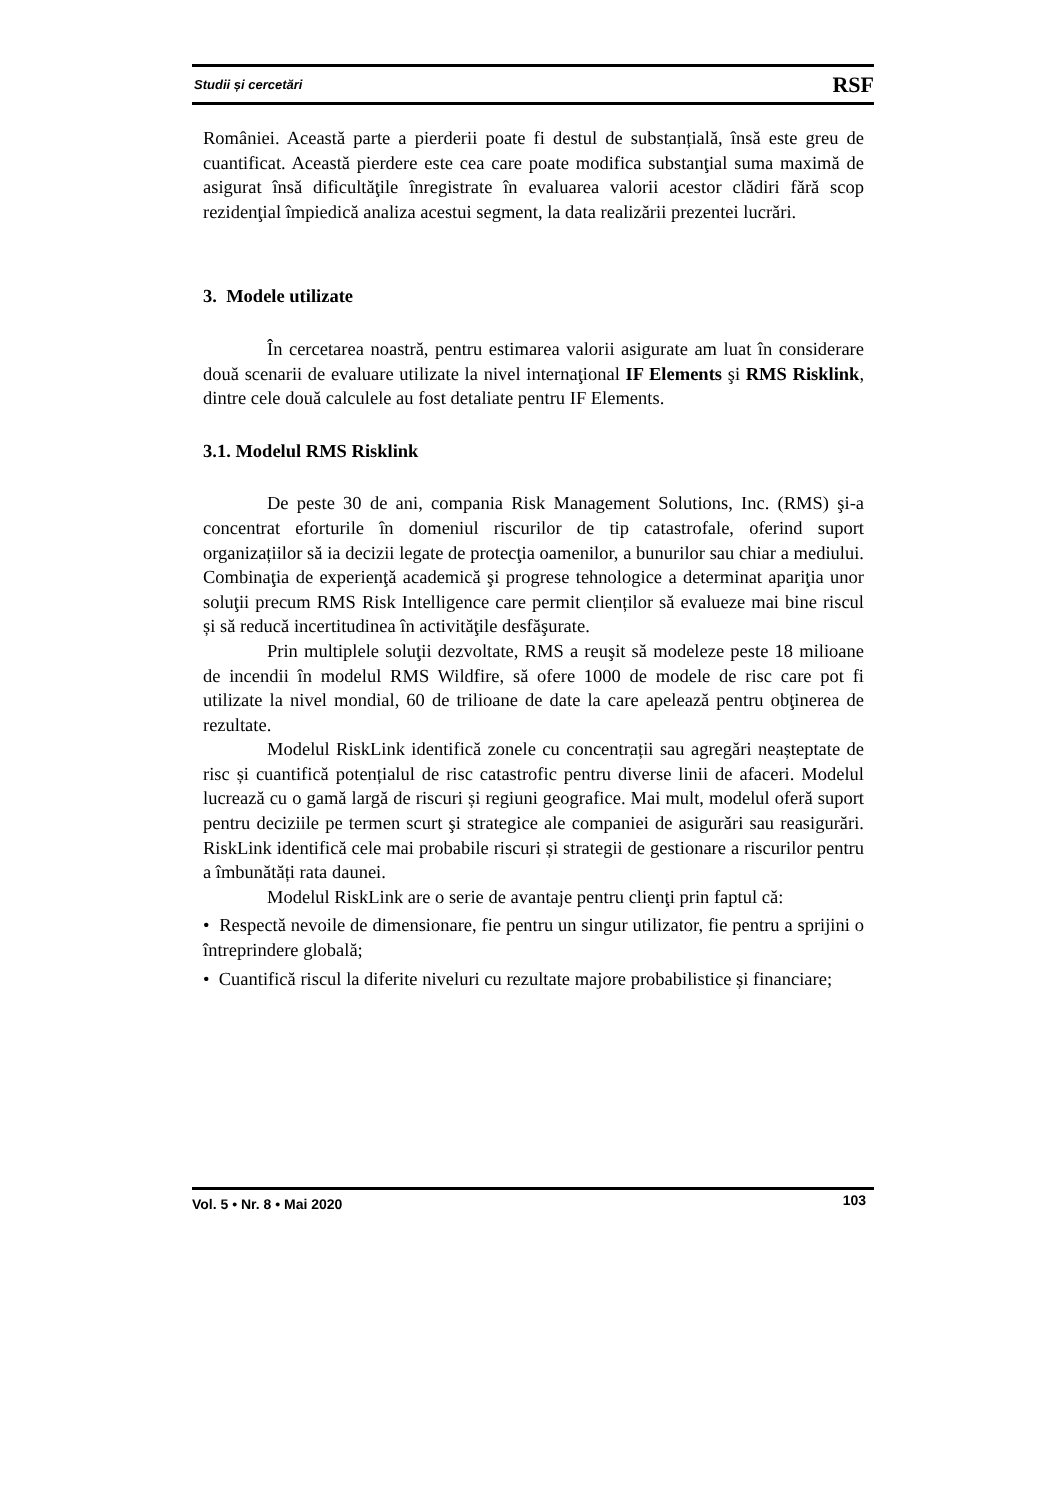Studii și cercetări RSF
României. Această parte a pierderii poate fi destul de substanțială, însă este greu de cuantificat. Această pierdere este cea care poate modifica substanţial suma maximă de asigurat însă dificultăţile înregistrate în evaluarea valorii acestor clădiri fără scop rezidenţial împiedică analiza acestui segment, la data realizării prezentei lucrări.
3. Modele utilizate
În cercetarea noastră, pentru estimarea valorii asigurate am luat în considerare două scenarii de evaluare utilizate la nivel internaţional IF Elements şi RMS Risklink, dintre cele două calculele au fost detaliate pentru IF Elements.
3.1. Modelul RMS Risklink
De peste 30 de ani, compania Risk Management Solutions, Inc. (RMS) şi-a concentrat eforturile în domeniul riscurilor de tip catastrofale, oferind suport organizațiilor să ia decizii legate de protecţia oamenilor, a bunurilor sau chiar a mediului. Combinaţia de experienţă academică şi progrese tehnologice a determinat apariţia unor soluţii precum RMS Risk Intelligence care permit clienților să evalueze mai bine riscul și să reducă incertitudinea în activităţile desfăşurate.
Prin multiplele soluţii dezvoltate, RMS a reuşit să modeleze peste 18 milioane de incendii în modelul RMS Wildfire, să ofere 1000 de modele de risc care pot fi utilizate la nivel mondial, 60 de trilioane de date la care apelează pentru obţinerea de rezultate.
Modelul RiskLink identifică zonele cu concentrații sau agregări neașteptate de risc și cuantifică potențialul de risc catastrofic pentru diverse linii de afaceri. Modelul lucrează cu o gamă largă de riscuri și regiuni geografice. Mai mult, modelul oferă suport pentru deciziile pe termen scurt şi strategice ale companiei de asigurări sau reasigurări. RiskLink identifică cele mai probabile riscuri și strategii de gestionare a riscurilor pentru a îmbunătăți rata daunei.
Modelul RiskLink are o serie de avantaje pentru clienţi prin faptul că:
• Respectă nevoile de dimensionare, fie pentru un singur utilizator, fie pentru a sprijini o întreprindere globală;
• Cuantifică riscul la diferite niveluri cu rezultate majore probabilistice și financiare;
Vol. 5 • Nr. 8 • Mai 2020 103